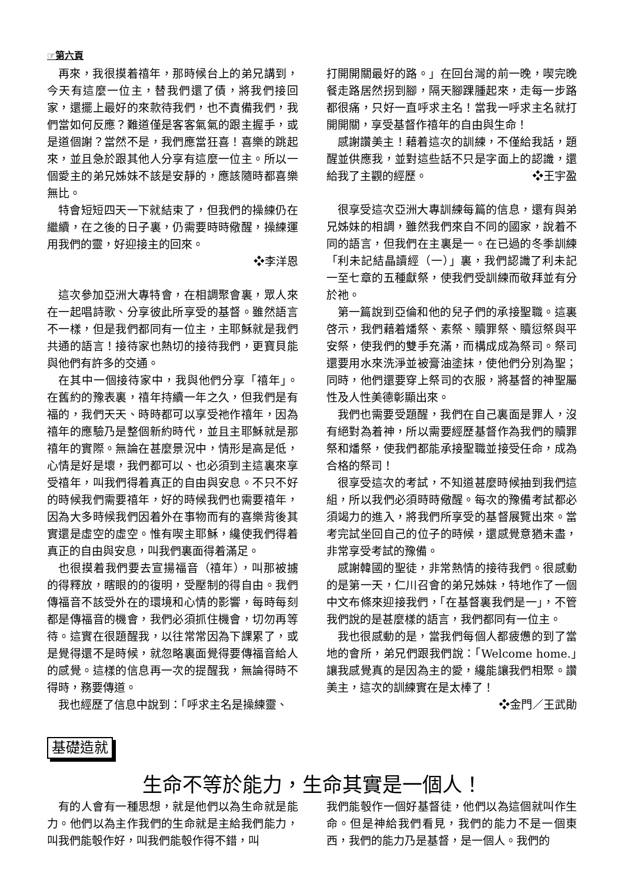☞第六頁
再來，我很摸着禧年，那時候台上的弟兄講到，今天有這麼一位主，替我們還了債，將我們接回家，還擺上最好的來款待我們，也不責備我們，我們當如何反應？難道僅是客客氣氣的跟主握手，或是道個謝？當然不是，我們應當狂喜！喜樂的跳起來，並且急於跟其他人分享有這麼一位主。所以一個愛主的弟兄姊妹不該是安靜的，應該隨時都喜樂無比。
特會短短四天一下就結束了，但我們的操練仍在繼續，在之後的日子裏，仍需要時時儆醒，操練運用我們的靈，好迎接主的回來。
❖李洋恩
這次參加亞洲大專特會，在相調聚會裏，眾人來在一起唱詩歌、分享彼此所享受的基督。雖然語言不一樣，但是我們都同有一位主，主耶穌就是我們共通的語言！接待家也熱切的接待我們，更寶貝能與他們有許多的交通。
在其中一個接待家中，我與他們分享「禧年」。在舊約的豫表裏，禧年持續一年之久，但我們是有福的，我們天天、時時都可以享受祂作禧年，因為禧年的應驗乃是整個新約時代，並且主耶穌就是那禧年的實際。無論在甚麼景況中，情形是高是低，心情是好是壞，我們都可以、也必須到主這裏來享受禧年，叫我們得着真正的自由與安息。不只不好的時候我們需要禧年，好的時候我們也需要禧年，因為大多時候我們因着外在事物而有的喜樂背後其實還是虛空的虛空。惟有喫主耶穌，纔使我們得着真正的自由與安息，叫我們裏面得着滿足。
也很摸着我們要去宣揚福音（禧年），叫那被擄的得釋放，瞎眼的的復明，受壓制的得自由。我們傳福音不該受外在的環境和心情的影響，每時每刻都是傳福音的機會，我們必須抓住機會，切勿再等待。這實在很題醒我，以往常常因為下課累了，或是覺得還不是時候，就忽略裏面覺得要傳福音給人的感覺。這樣的信息再一次的提醒我，無論得時不得時，務要傳道。
我也經歷了信息中說到：「呼求主名是操練靈、
打開開關最好的路。」在回台灣的前一晚，喫完晚餐走路居然拐到腳，隔天腳踝腫起來，走每一步路都很痛，只好一直呼求主名！當我一呼求主名就打開開關，享受基督作禧年的自由與生命！
感謝讚美主！藉着這次的訓練，不僅給我話，題醒並供應我，並對這些話不只是字面上的認識，還給我了主觀的經歷。 ❖王宇盈
很享受這次亞洲大專訓練每篇的信息，還有與弟兄姊妹的相調，雖然我們來自不同的國家，說着不同的語言，但我們在主裏是一。在已過的冬季訓練「利未記結晶讀經（一）」裏，我們認識了利未記一至七章的五種獻祭，使我們受訓練而敬拜並有分於祂。
第一篇說到亞倫和他的兒子們的承接聖職。這裏啓示，我們藉着燔祭、素祭、贖罪祭、贖愆祭與平安祭，使我們的雙手充滿，而構成成為祭司。祭司還要用水來洗淨並被膏油塗抹，使他們分別為聖；同時，他們還要穿上祭司的衣服，將基督的神聖屬性及人性美德彰顯出來。
我們也需要受題醒，我們在自己裏面是罪人，沒有絕對為着神，所以需要經歷基督作為我們的贖罪祭和燔祭，使我們都能承接聖職並接受任命，成為合格的祭司！
很享受這次的考試，不知道甚麼時候抽到我們這組，所以我們必須時時儆醒。每次的豫備考試都必須竭力的進入，將我們所享受的基督展覽出來。當考完試坐回自己的位子的時候，還感覺意猶未盡，非常享受考試的豫備。
感謝韓國的聖徒，非常熱情的接待我們。很感動的是第一天，仁川召會的弟兄姊妹，特地作了一個中文布條來迎接我們，「在基督裏我們是一」，不管我們說的是甚麼樣的語言，我們都同有一位主。
我也很感動的是，當我們每個人都疲憊的到了當地的會所，弟兄們跟我們說：「Welcome home.」讓我感覺真的是因為主的愛，纔能讓我們相聚。讚美主，這次的訓練實在是太棒了！
❖金門／王武勛
基礎造就
生命不等於能力，生命其實是一個人！
有的人會有一種思想，就是他們以為生命就是能力。他們以為主作我們的生命就是主給我們能力，叫我們能彀作好，叫我們能彀作得不錯，叫
我們能彀作一個好基督徒，他們以為這個就叫作生命。但是神給我們看見，我們的能力不是一個東西，我們的能力乃是基督，是一個人。我們的